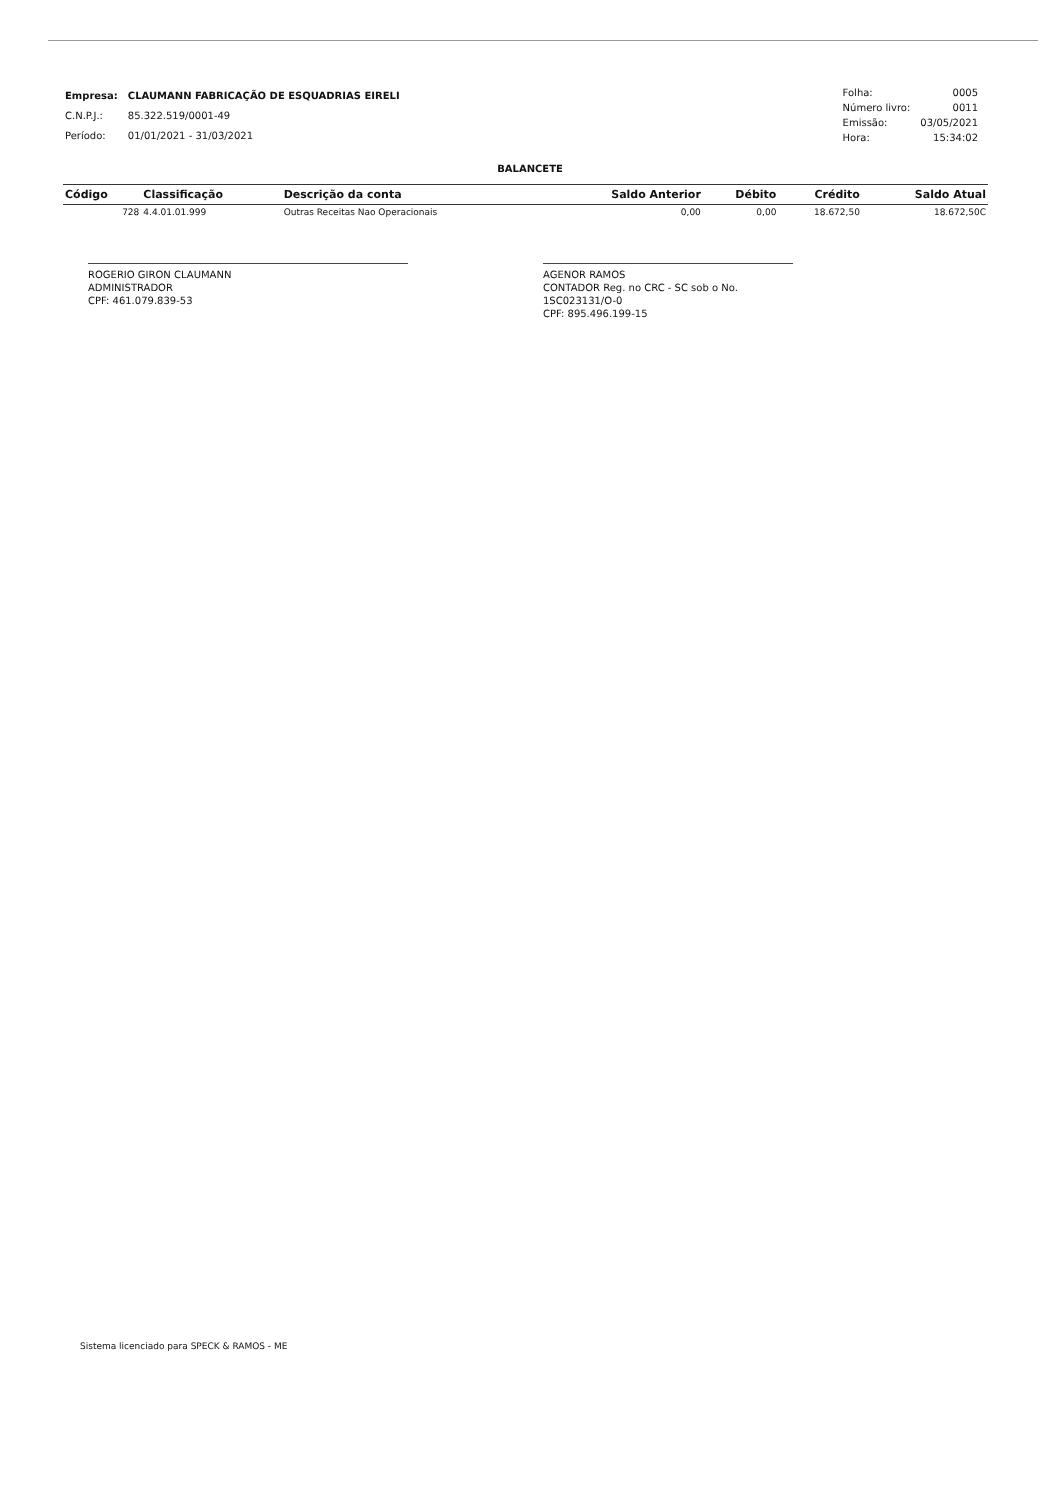| Empresa: | CLAUMANN FABRICAÇÃO DE ESQUADRIAS EIRELI |
| C.N.P.J.: | 85.322.519/0001-49 |
| Período: | 01/01/2021 - 31/03/2021 |
| Folha: | 0005 |
| Número livro: | 0011 |
| Emissão: | 03/05/2021 |
| Hora: | 15:34:02 |
BALANCETE
| Código | Classificação | Descrição da conta | Saldo Anterior | Débito | Crédito | Saldo Atual |
| --- | --- | --- | --- | --- | --- | --- |
| 728 | 4.4.01.01.999 | Outras Receitas Nao Operacionais | 0,00 | 0,00 | 18.672,50 | 18.672,50C |
ROGERIO GIRON CLAUMANN
ADMINISTRADOR
CPF: 461.079.839-53
AGENOR RAMOS
CONTADOR Reg. no CRC - SC sob o No. 1SC023131/O-0
CPF: 895.496.199-15
Sistema licenciado para SPECK & RAMOS - ME